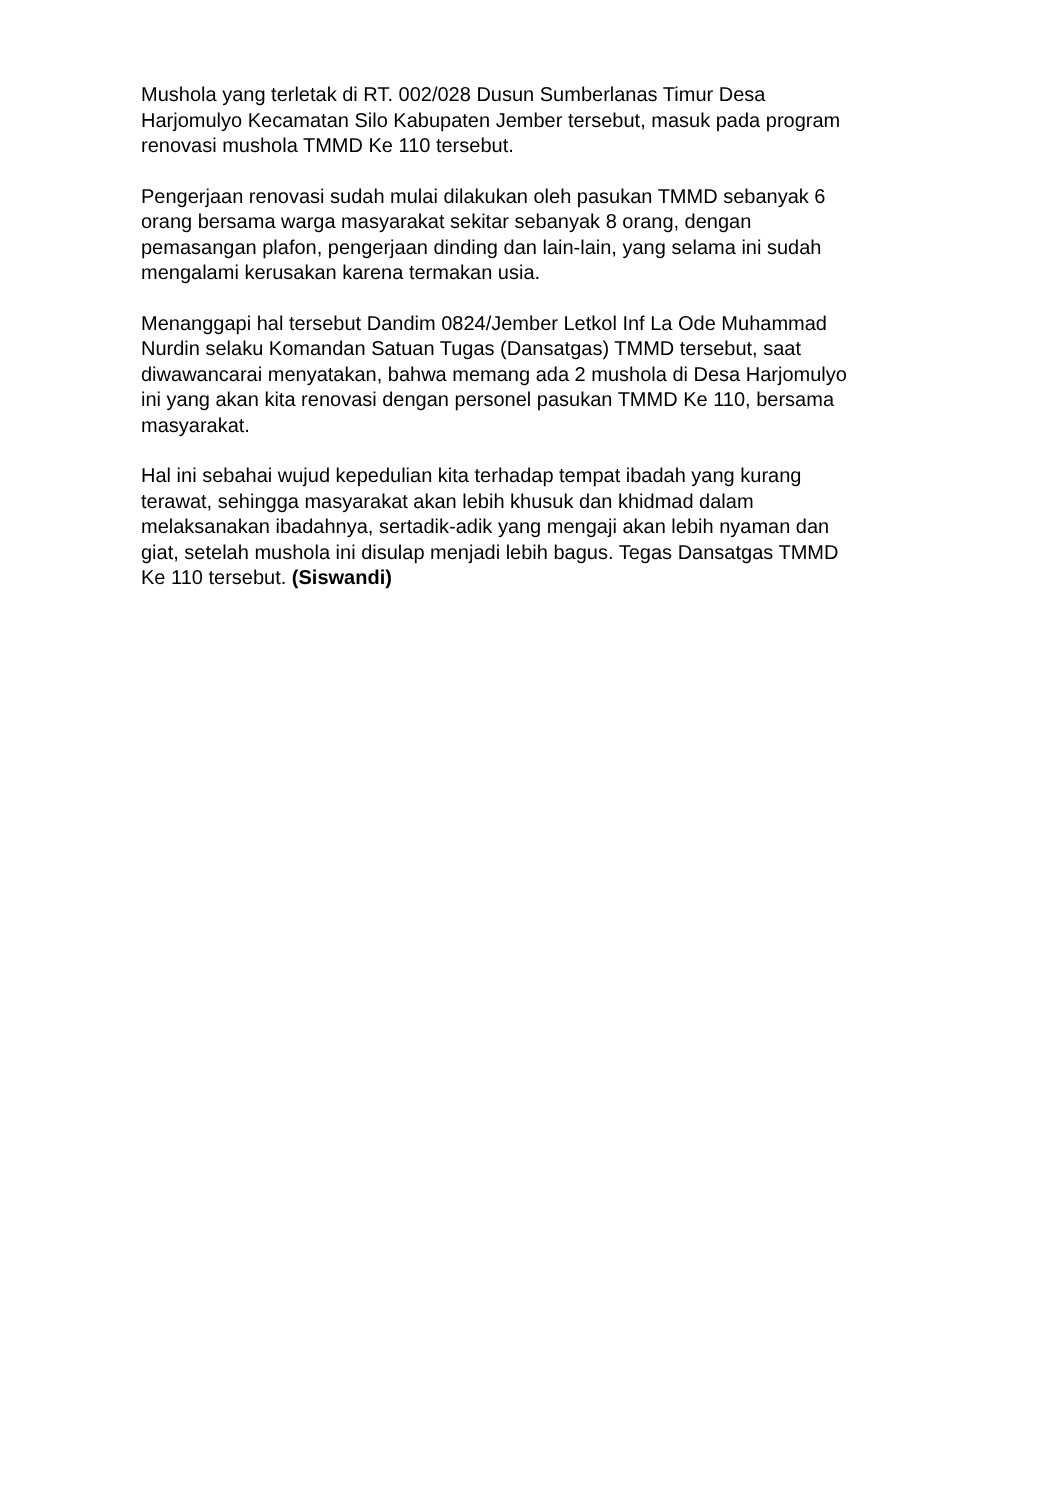Mushola yang terletak di RT. 002/028 Dusun Sumberlanas Timur Desa Harjomulyo Kecamatan Silo Kabupaten Jember tersebut, masuk pada program renovasi mushola TMMD Ke 110 tersebut.
Pengerjaan renovasi sudah mulai dilakukan oleh pasukan TMMD sebanyak 6 orang bersama warga masyarakat sekitar sebanyak 8 orang, dengan pemasangan plafon, pengerjaan dinding dan lain-lain, yang selama ini sudah mengalami kerusakan karena termakan usia.
Menanggapi hal tersebut Dandim 0824/Jember Letkol Inf La Ode Muhammad Nurdin selaku Komandan Satuan Tugas (Dansatgas) TMMD tersebut, saat diwawancarai menyatakan, bahwa memang ada 2 mushola di Desa Harjomulyo ini yang akan kita renovasi dengan personel pasukan TMMD Ke 110, bersama masyarakat.
Hal ini sebahai wujud kepedulian kita terhadap tempat ibadah yang kurang terawat, sehingga masyarakat akan lebih khusuk dan khidmad dalam melaksanakan ibadahnya, sertadik-adik yang mengaji akan lebih nyaman dan giat, setelah mushola ini disulap menjadi lebih bagus. Tegas Dansatgas TMMD Ke 110 tersebut. (Siswandi)